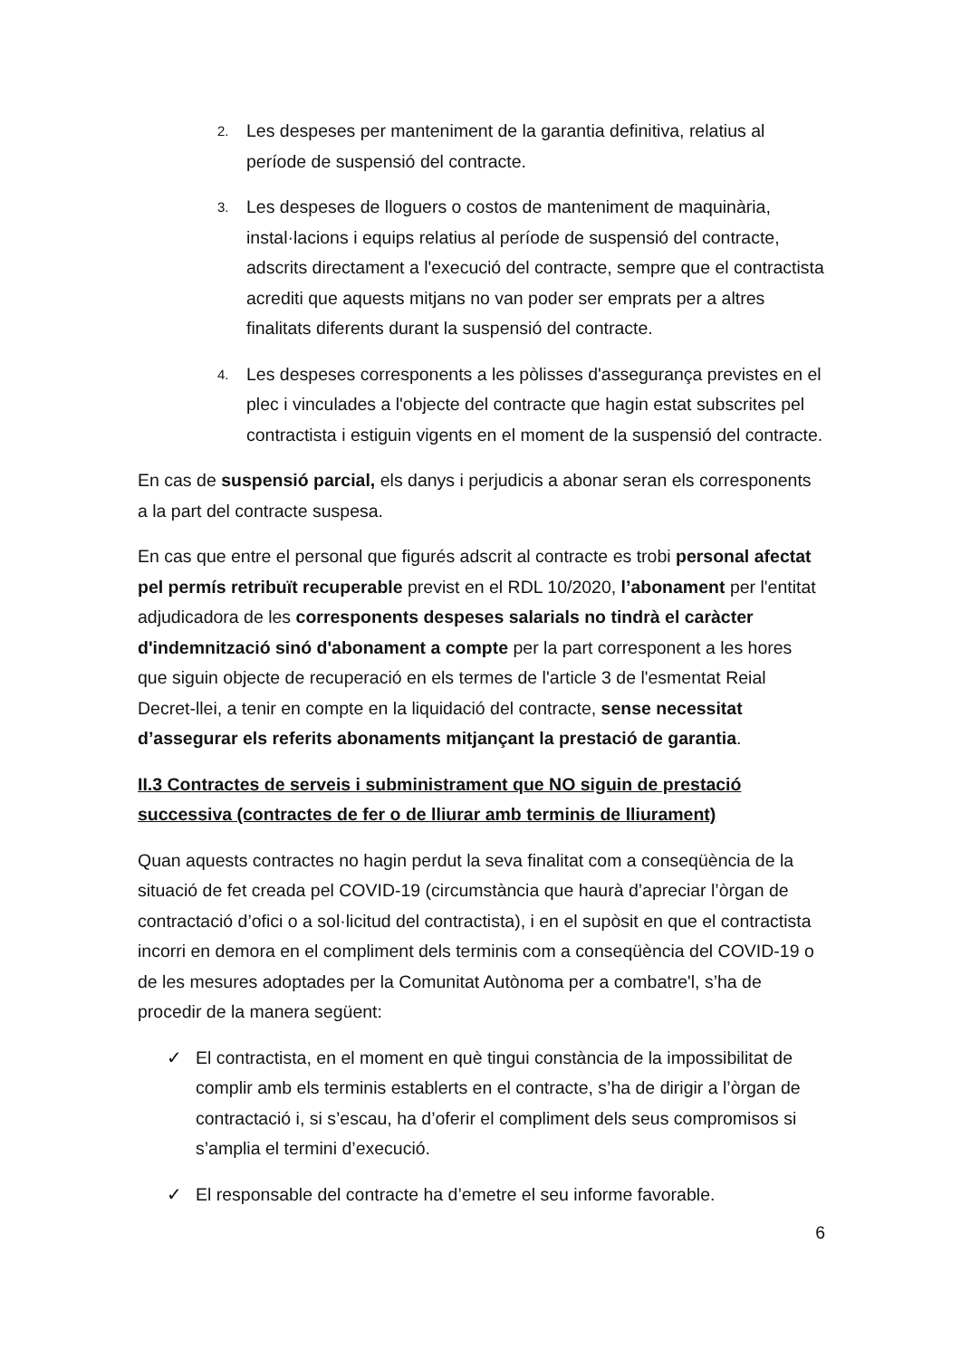2. Les despeses per manteniment de la garantia definitiva, relatius al període de suspensió del contracte.
3. Les despeses de lloguers o costos de manteniment de maquinària, instal·lacions i equips relatius al període de suspensió del contracte, adscrits directament a l'execució del contracte, sempre que el contractista acrediti que aquests mitjans no van poder ser emprats per a altres finalitats diferents durant la suspensió del contracte.
4. Les despeses corresponents a les pòlisses d'assegurança previstes en el plec i vinculades a l'objecte del contracte que hagin estat subscrites pel contractista i estiguin vigents en el moment de la suspensió del contracte.
En cas de suspensió parcial, els danys i perjudicis a abonar seran els corresponents a la part del contracte suspesa.
En cas que entre el personal que figurés adscrit al contracte es trobi personal afectat pel permís retribuït recuperable previst en el RDL 10/2020, l’abonament per l'entitat adjudicadora de les corresponents despeses salarials no tindrà el caràcter d'indemnització sinó d'abonament a compte per la part corresponent a les hores que siguin objecte de recuperació en els termes de l'article 3 de l'esmentat Reial Decret-llei, a tenir en compte en la liquidació del contracte, sense necessitat d’assegurar els referits abonaments mitjançant la prestació de garantia.
II.3 Contractes de serveis i subministrament que NO siguin de prestació successiva (contractes de fer o de lliurar amb terminis de lliurament)
Quan aquests contractes no hagin perdut la seva finalitat com a conseqüència de la situació de fet creada pel COVID-19 (circumstància que haurà d’apreciar l’òrgan de contractació d’ofici o a sol·licitud del contractista), i en el supòsit en que el contractista incorri en demora en el compliment dels terminis com a conseqüència del COVID-19 o de les mesures adoptades per la Comunitat Autònoma per a combatre'l, s’ha de procedir de la manera següent:
✓ El contractista, en el moment en què tingui constància de la impossibilitat de complir amb els terminis establerts en el contracte, s’ha de dirigir a l’òrgan de contractació i, si s’escau, ha d’oferir el compliment dels seus compromisos si s’amplia el termini d’execució.
✓ El responsable del contracte ha d’emetre el seu informe favorable.
6